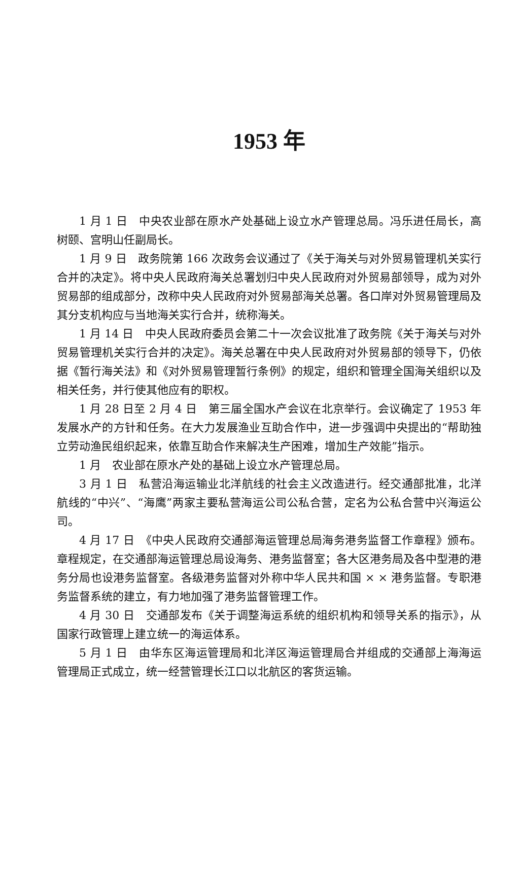1953 年
1 月 1 日　中央农业部在原水产处基础上设立水产管理总局。冯乐进任局长，高树颐、宫明山任副局长。
1 月 9 日　政务院第 166 次政务会议通过了《关于海关与对外贸易管理机关实行合并的决定》。将中央人民政府海关总署划归中央人民政府对外贸易部领导，成为对外贸易部的组成部分，改称中央人民政府对外贸易部海关总署。各口岸对外贸易管理局及其分支机构应与当地海关实行合并，统称海关。
1 月 14 日　中央人民政府委员会第二十一次会议批准了政务院《关于海关与对外贸易管理机关实行合并的决定》。海关总署在中央人民政府对外贸易部的领导下，仍依据《暂行海关法》和《对外贸易管理暂行条例》的规定，组织和管理全国海关组织以及相关任务，并行使其他应有的职权。
1 月 28 日至 2 月 4 日　第三届全国水产会议在北京举行。会议确定了 1953 年发展水产的方针和任务。在大力发展渔业互助合作中，进一步强调中央提出的“帮助独立劳动渔民组织起来，依靠互助合作来解决生产困难，增加生产效能”指示。
1 月　农业部在原水产处的基础上设立水产管理总局。
3 月 1 日　私营沿海运输业北洋航线的社会主义改造进行。经交通部批准，北洋航线的“中兴”、“海鹰”两家主要私营海运公司公私合营，定名为公私合营中兴海运公司。
4 月 17 日　《中央人民政府交通部海运管理总局海务港务监督工作章程》颁布。章程规定，在交通部海运管理总局设海务、港务监督室；各大区港务局及各中型港的港务分局也设港务监督室。各级港务监督对外称中华人民共和国 × × 港务监督。专职港务监督系统的建立，有力地加强了港务监督管理工作。
4 月 30 日　交通部发布《关于调整海运系统的组织机构和领导关系的指示》，从国家行政管理上建立统一的海运体系。
5 月 1 日　由华东区海运管理局和北洋区海运管理局合并组成的交通部上海海运管理局正式成立，统一经营管理长江口以北航区的客货运输。